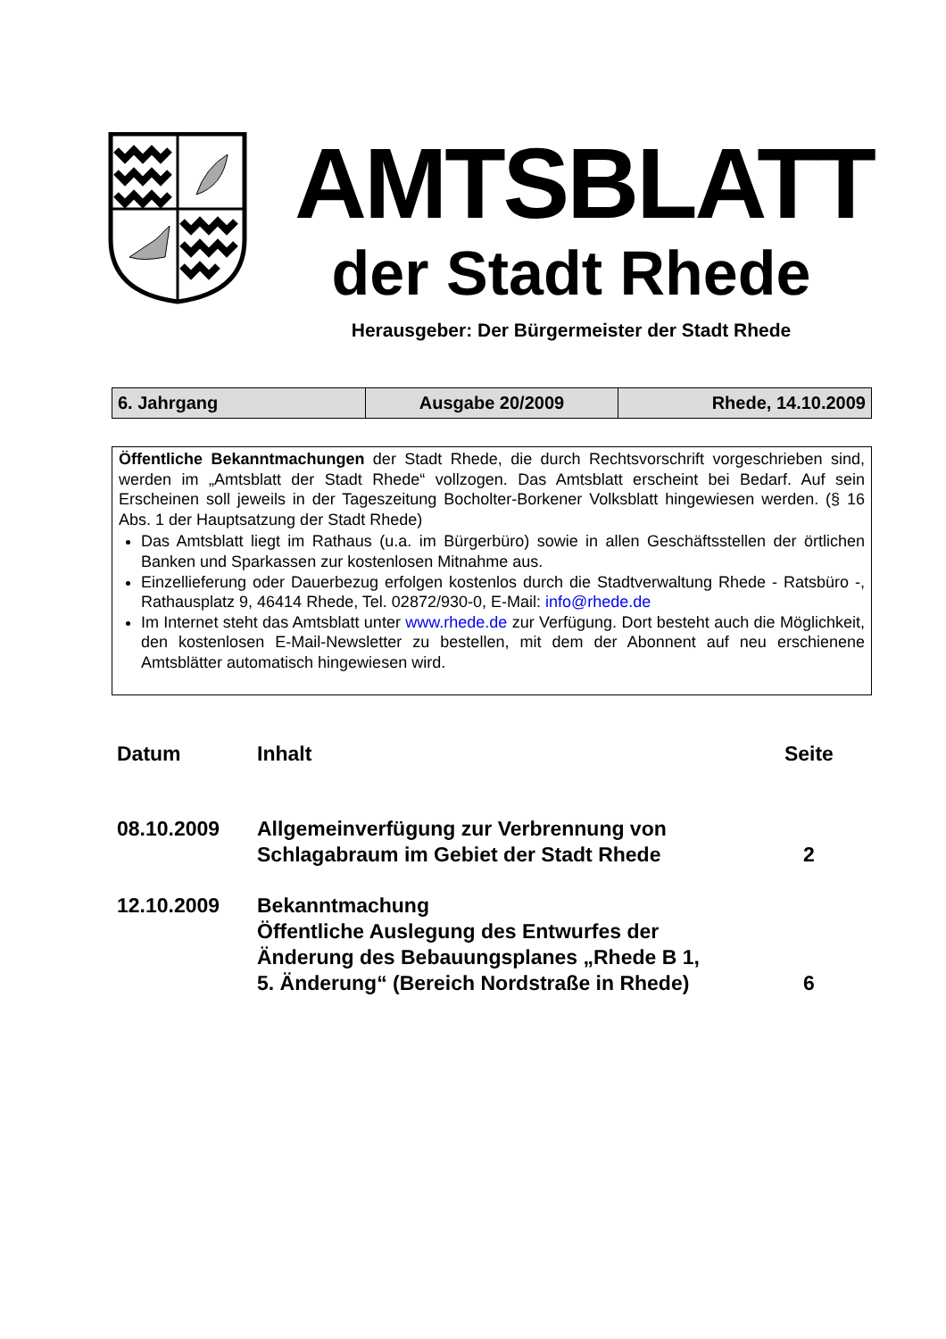AMTSBLATT
der Stadt Rhede
Herausgeber: Der Bürgermeister der Stadt Rhede
| 6. Jahrgang | Ausgabe 20/2009 | Rhede, 14.10.2009 |
Öffentliche Bekanntmachungen der Stadt Rhede, die durch Rechtsvorschrift vorgeschrieben sind, werden im „Amtsblatt der Stadt Rhede“ vollzogen. Das Amtsblatt erscheint bei Bedarf. Auf sein Erscheinen soll jeweils in der Tageszeitung Bocholter-Borkener Volksblatt hingewiesen werden. (§ 16 Abs. 1 der Hauptsatzung der Stadt Rhede)
Das Amtsblatt liegt im Rathaus (u.a. im Bürgerbüro) sowie in allen Geschäftsstellen der örtlichen Banken und Sparkassen zur kostenlosen Mitnahme aus.
Einzellieferung oder Dauerbezug erfolgen kostenlos durch die Stadtverwaltung Rhede - Ratsbüro -, Rathausplatz 9, 46414 Rhede, Tel. 02872/930-0, E-Mail: info@rhede.de
Im Internet steht das Amtsblatt unter www.rhede.de zur Verfügung. Dort besteht auch die Möglichkeit, den kostenlosen E-Mail-Newsletter zu bestellen, mit dem der Abonnent auf neu erschienene Amtsblätter automatisch hingewiesen wird.
| Datum | Inhalt | Seite |
| --- | --- | --- |
| 08.10.2009 | Allgemeinverfügung zur Verbrennung von Schlagabraum im Gebiet der Stadt Rhede | 2 |
| 12.10.2009 | Bekanntmachung Öffentliche Auslegung des Entwurfes der Änderung des Bebauungsplanes „Rhede B 1, 5. Änderung“ (Bereich Nordstraße in Rhede) | 6 |